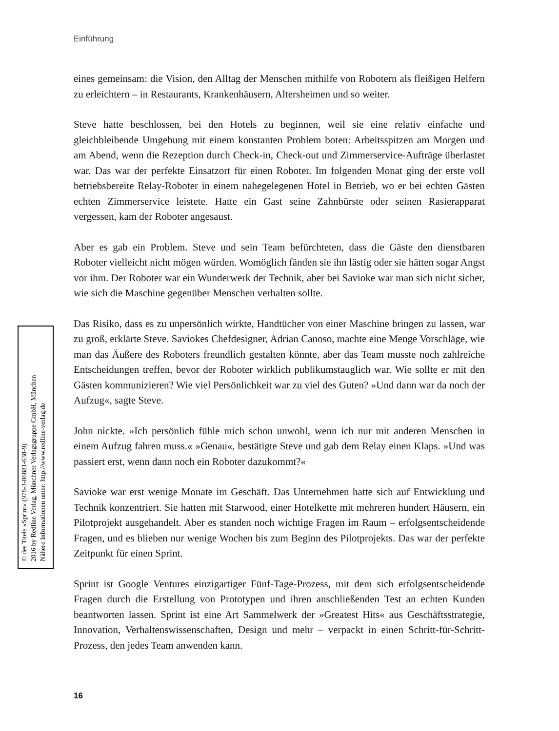Einführung
eines gemeinsam: die Vision, den Alltag der Menschen mithilfe von Robotern als fleißigen Helfern zu erleichtern – in Restaurants, Krankenhäusern, Altersheimen und so weiter.
Steve hatte beschlossen, bei den Hotels zu beginnen, weil sie eine relativ einfache und gleichbleibende Umgebung mit einem konstanten Problem boten: Arbeitsspitzen am Morgen und am Abend, wenn die Rezeption durch Check-in, Check-out und Zimmerservice-Aufträge überlastet war. Das war der perfekte Einsatzort für einen Roboter. Im folgenden Monat ging der erste voll betriebsbereite Relay-Roboter in einem nahegelegenen Hotel in Betrieb, wo er bei echten Gästen echten Zimmerservice leistete. Hatte ein Gast seine Zahnbürste oder seinen Rasierapparat vergessen, kam der Roboter angesaust.
Aber es gab ein Problem. Steve und sein Team befürchteten, dass die Gäste den dienstbaren Roboter vielleicht nicht mögen würden. Womöglich fänden sie ihn lästig oder sie hätten sogar Angst vor ihm. Der Roboter war ein Wunderwerk der Technik, aber bei Savioke war man sich nicht sicher, wie sich die Maschine gegenüber Menschen verhalten sollte.
Das Risiko, dass es zu unpersönlich wirkte, Handtücher von einer Maschine bringen zu lassen, war zu groß, erklärte Steve. Saviokes Chefdesigner, Adrian Canoso, machte eine Menge Vorschläge, wie man das Äußere des Roboters freundlich gestalten könnte, aber das Team musste noch zahlreiche Entscheidungen treffen, bevor der Roboter wirklich publikumstauglich war. Wie sollte er mit den Gästen kommunizieren? Wie viel Persönlichkeit war zu viel des Guten? »Und dann war da noch der Aufzug«, sagte Steve.
John nickte. »Ich persönlich fühle mich schon unwohl, wenn ich nur mit anderen Menschen in einem Aufzug fahren muss.« »Genau«, bestätigte Steve und gab dem Relay einen Klaps. »Und was passiert erst, wenn dann noch ein Roboter dazukommt?«
Savioke war erst wenige Monate im Geschäft. Das Unternehmen hatte sich auf Entwicklung und Technik konzentriert. Sie hatten mit Starwood, einer Hotelkette mit mehreren hundert Häusern, ein Pilotprojekt ausgehandelt. Aber es standen noch wichtige Fragen im Raum – erfolgsentscheidende Fragen, und es blieben nur wenige Wochen bis zum Beginn des Pilotprojekts. Das war der perfekte Zeitpunkt für einen Sprint.
Sprint ist Google Ventures einzigartiger Fünf-Tage-Prozess, mit dem sich erfolgsentscheidende Fragen durch die Erstellung von Prototypen und ihren anschließenden Test an echten Kunden beantworten lassen. Sprint ist eine Art Sammelwerk der »Greatest Hits« aus Geschäftsstrategie, Innovation, Verhaltenswissenschaften, Design und mehr – verpackt in einen Schritt-für-Schritt-Prozess, den jedes Team anwenden kann.
© des Titels »Sprint« (978-3-86881-638-9)
2016 by Redline Verlag, Münchner Verlagsgruppe GmbH, München
Nähere Informationen unter: http://www.redline-verlag.de
16